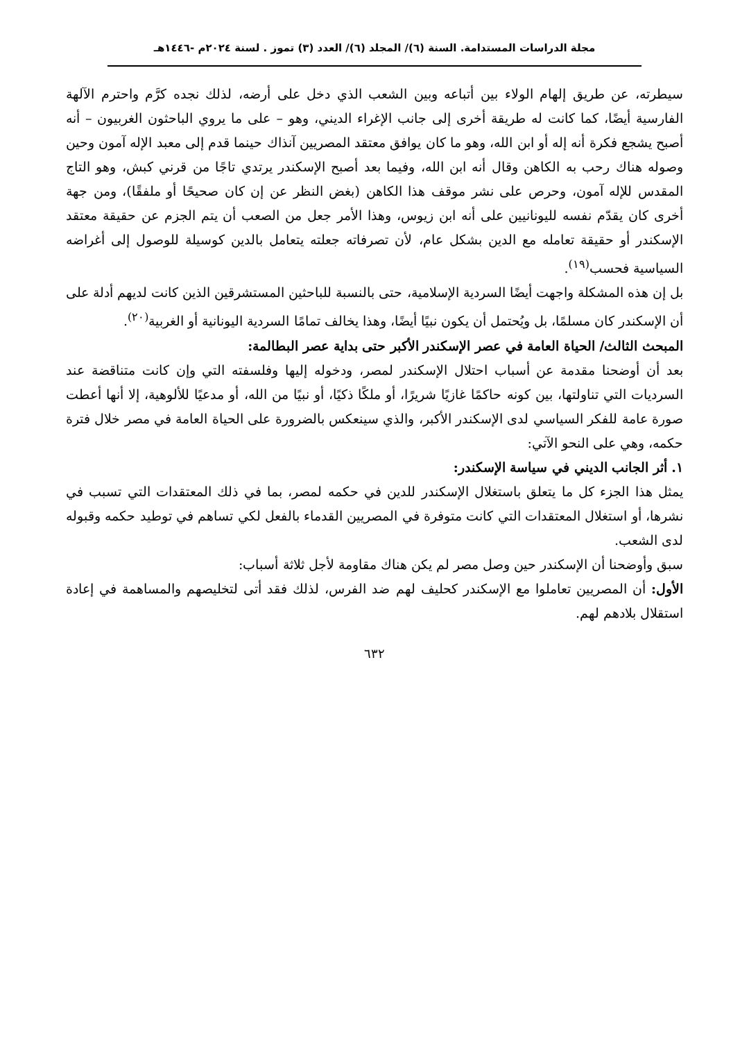مجلة الدراسات المستدامة. السنة (٦)/ المجلد (٦)/ العدد (٣) تموز . لسنة ٢٠٢٤م -١٤٤٦هـ
سيطرته، عن طريق إلهام الولاء بين أتباعه وبين الشعب الذي دخل على أرضه، لذلك نجده كرَّم واحترم الآلهة الفارسية أيضًا، كما كانت له طريقة أخرى إلى جانب الإغراء الديني، وهو – على ما يروي الباحثون الغربيون – أنه أصبح يشجع فكرة أنه إله أو ابن الله، وهو ما كان يوافق معتقد المصريين آنذاك حينما قدم إلى معبد الإله آمون وحين وصوله هناك رحب به الكاهن وقال أنه ابن الله، وفيما بعد أصبح الإسكندر يرتدي تاجًا من قرني كبش، وهو التاج المقدس للإله آمون، وحرص على نشر موقف هذا الكاهن (بغض النظر عن إن كان صحيحًا أو ملفقًا)، ومن جهة أخرى كان يقدّم نفسه لليونانيين على أنه ابن زيوس، وهذا الأمر جعل من الصعب أن يتم الجزم عن حقيقة معتقد الإسكندر أو حقيقة تعامله مع الدين بشكل عام، لأن تصرفاته جعلته يتعامل بالدين كوسيلة للوصول إلى أغراضه السياسية فحسب<sup>(١٩)</sup>.
بل إن هذه المشكلة واجهت أيضًا السردية الإسلامية، حتى بالنسبة للباحثين المستشرقين الذين كانت لديهم أدلة على أن الإسكندر كان مسلمًا، بل ويُحتمل أن يكون نبيًا أيضًا، وهذا يخالف تمامًا السردية اليونانية أو الغربية<sup>(٢٠)</sup>.
المبحث الثالث/ الحياة العامة في عصر الإسكندر الأكبر حتى بداية عصر البطالمة:
بعد أن أوضحنا مقدمة عن أسباب احتلال الإسكندر لمصر، ودخوله إليها وفلسفته التي وإن كانت متناقضة عند السرديات التي تناولتها، بين كونه حاكمًا غازيًا شريرًا، أو ملكًا ذكيًا، أو نبيًا من الله، أو مدعيًا للألوهية، إلا أنها أعطت صورة عامة للفكر السياسي لدى الإسكندر الأكبر، والذي سينعكس بالضرورة على الحياة العامة في مصر خلال فترة حكمه، وهي على النحو الآتي:
١. أثر الجانب الديني في سياسة الإسكندر:
يمثل هذا الجزء كل ما يتعلق باستغلال الإسكندر للدين في حكمه لمصر، بما في ذلك المعتقدات التي تسبب في نشرها، أو استغلال المعتقدات التي كانت متوفرة في المصريين القدماء بالفعل لكي تساهم في توطيد حكمه وقبوله لدى الشعب.
سبق وأوضحنا أن الإسكندر حين وصل مصر لم يكن هناك مقاومة لأجل ثلاثة أسباب:
الأول: أن المصريين تعاملوا مع الإسكندر كحليف لهم ضد الفرس، لذلك فقد أتى لتخليصهم والمساهمة في إعادة استقلال بلادهم لهم.
٦٣٢